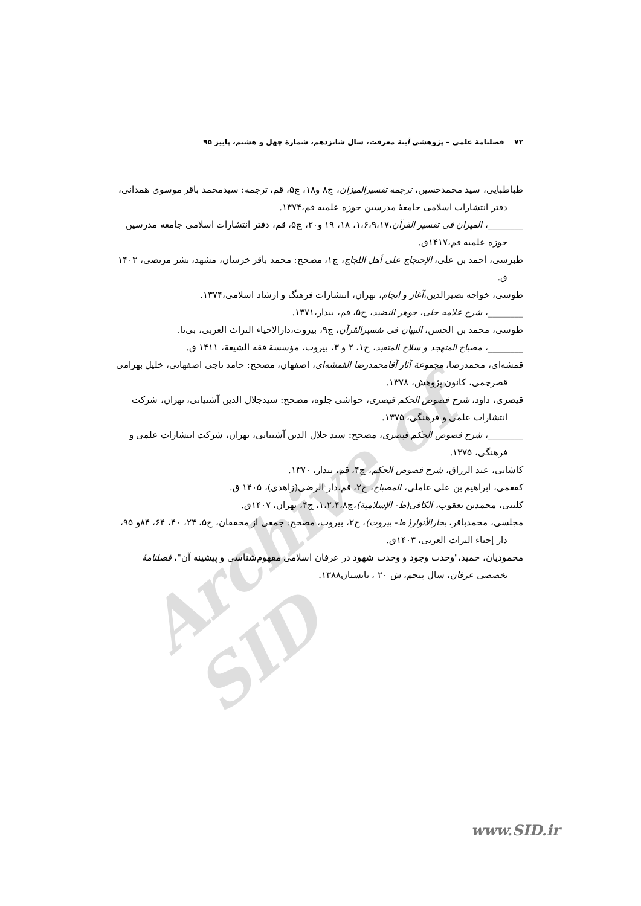Archive of SID
۷۲ فصلنامهٔ علمی – پژوهشی آینهٔ معرفت، سال شانزدهم، شمارهٔ چهل و هشتم، پاییز ۹۵
طباطبایی، سید محمدحسین، ترجمه تفسیرالمیزان، ج۸ و۱۸، چ۵، قم، ترجمه: سیدمحمد باقر موسوی همدانی، دفتر انتشارات اسلامی جامعهٔ مدرسین حوزه علمیه قم،۱۳۷۴.
________، المیزان فی تفسیر القرآن،۱،۶،۹،۱۷، ۱۸، ۱۹ و۲۰، چ۵، قم، دفتر انتشارات اسلامی جامعه مدرسین حوزه علمیه قم،۱۴۱۷ق.
طبرسی، احمد بن علی، الإحتجاج علی أهل اللجاج، ج۱، مصحح: محمد باقر خرسان، مشهد، نشر مرتضی، ۱۴۰۳ ق.
طوسی، خواجه نصیرالدین،آغاز و انجام، تهران، انتشارات فرهنگ و ارشاد اسلامی،۱۳۷۴.
________، شرح علامه حلی، جوهر النضید، ج۵، قم، بیدار،۱۳۷۱.
طوسی، محمد بن الحسن، التبیان فی تفسیرالقرآن، ج۹، بیروت،دارالاحیاء التراث العربی، بی‌تا.
________، مصباح المتهجد و سلاح المتعبد، ج۱، ۲ و ۳، بیروت، مؤسسة فقه الشیعة، ۱۴۱۱ ق.
قمشه‌ای، محمدرضا، مجموعهٔ آثار آقامحمدرضا القمشه‌ای، اصفهان، مصحح: حامد ناجی اصفهانی، خلیل بهرامی قصرچمی، کانون پژوهش، ۱۳۷۸.
قیصری، داود، شرح فصوص الحکم قیصری، حواشی جلوه، مصحح: سیدجلال الدین آشتیانی، تهران، شرکت انتشارات علمی و فرهنگی، ۱۳۷۵.
________، شرح فصوص الحکم قیصری، مصحح: سید جلال الدین آشتیانی، تهران، شرکت انتشارات علمی و فرهنگی، ۱۳۷۵.
کاشانی، عبد الرزاق، شرح فصوص الحکم، ج۴، قم، بیدار، ۱۳۷۰.
کفعمی، ابراهیم بن علی عاملی، المصباح، ج۲، قم،دار الرضی(زاهدی)، ۱۴۰۵ ق.
کلینی، محمدبن یعقوب، الکافی(ط- الإسلامیة)،ج۱،۲،۴،۸، چ۴، تهران، ۱۴۰۷ق.
مجلسی، محمدباقر، بحارالأنوار( ط- بیروت)، ج۲، بیروت، مصحح: جمعی از محققان، ج۵، ۲۴، ۴۰، ۶۴، ۸۴و ۹۵، دار إحیاء التراث العربی، ۱۴۰۳ق.
محمودیان، حمید،"وحدت وجود و وحدت شهود در عرفان اسلامی مفهوم‌شناسی و پیشینه آن"، فصلنامهٔ تخصصی عرفان، سال پنجم، ش ۲۰ ، تابستان۱۳۸۸.
www.SID.ir